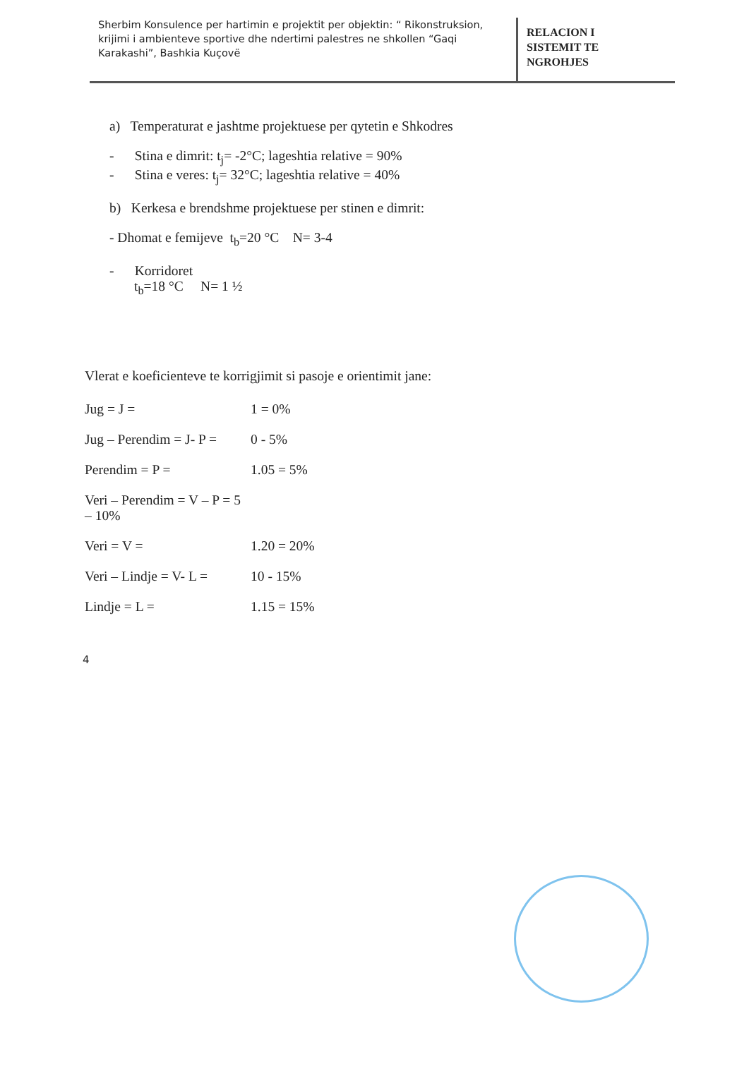Sherbim Konsulence per hartimin e projektit per objektin: “ Rikonstruksion, krijimi i ambienteve sportive dhe ndertimi palestres ne shkollen “Gaqi Karakashi”, Bashkia Kuçovë
RELACION I
SISTEMIT TE
NGROHJES
a) Temperaturat e jashtme projektuese per qytetin e Shkodres
- Stina e dimrit: t<sub>j</sub>= -2°C; lageshtia relative = 90%
- Stina e veres: t<sub>j</sub>= 32°C; lageshtia relative = 40%
b) Kerkesa e brendshme projektuese per stinen e dimrit:
- Dhomat e femijeve t<sub>b</sub>=20 °C N= 3-4
- Korridoret
t<sub>b</sub>=18 °C N= 1 ½
Vlerat e koeficienteve te korrigjimit si pasoje e orientimit jane:
Jug = J = 1 = 0%
Jug – Perendim = J- P = 0 - 5%
Perendim = P = 1.05 = 5%
Veri – Perendim = V – P = 5 – 10%
Veri = V = 1.20 = 20%
Veri – Lindje = V- L = 10 - 15%
Lindje = L = 1.15 = 15%
4